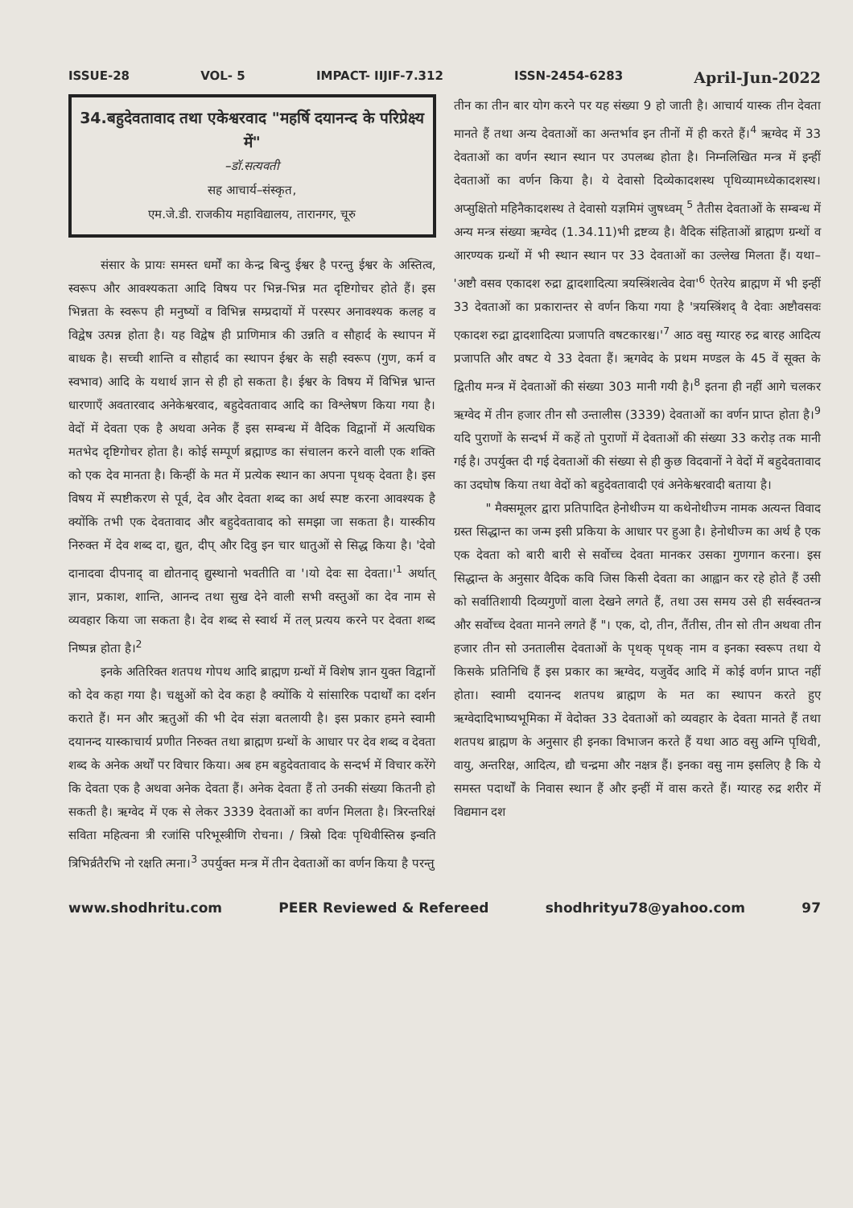ISSUE-28 VOL- 5 IMPACT- IIJIF-7.312 ISSN-2454-6283 April-Jun-2022
34.बहुदेवतावाद तथा एकेश्वरवाद "महर्षि दयानन्द के परिप्रेक्ष्य में"
–डॉ.सत्यवती
सह आचार्य–संस्कृत,
एम.जे.डी. राजकीय महाविद्यालय, तारानगर, चूरु
संसार के प्रायः समस्त धर्मों का केन्द्र बिन्दु ईश्वर है परन्तु ईश्वर के अस्तित्व, स्वरूप और आवश्यकता आदि विषय पर भिन्न-भिन्न मत दृष्टिगोचर होते हैं। इस भिन्नता के स्वरूप ही मनुष्यों व विभिन्न सम्प्रदायों में परस्पर अनावश्यक कलह व विद्वेष उत्पन्न होता है। यह विद्वेष ही प्राणिमात्र की उन्नति व सौहार्द के स्थापन में बाधक है। सच्ची शान्ति व सौहार्द का स्थापन ईश्वर के सही स्वरूप (गुण, कर्म व स्वभाव) आदि के यथार्थ ज्ञान से ही हो सकता है। ईश्वर के विषय में विभिन्न भ्रान्त धारणाएँ अवतारवाद अनेकेश्वरवाद, बहुदेवतावाद आदि का विश्लेषण किया गया है। वेदों में देवता एक है अथवा अनेक हैं इस सम्बन्ध में वैदिक विद्वानों में अत्यधिक मतभेद दृष्टिगोचर होता है। कोई सम्पूर्ण ब्रह्माण्ड का संचालन करने वाली एक शक्ति को एक देव मानता है। किन्हीं के मत में प्रत्येक स्थान का अपना पृथक् देवता है। इस विषय में स्पष्टीकरण से पूर्व, देव और देवता शब्द का अर्थ स्पष्ट करना आवश्यक है क्योंकि तभी एक देवतावाद और बहुदेवतावाद को समझा जा सकता है। यास्कीय निरुक्त में देव शब्द दा, द्युत, दीप् और दिवु इन चार धातुओं से सिद्ध किया है। 'देवो दानादवा दीपनाद् वा द्योतनाद् द्युस्थानो भवतीति वा '।यो देवः सा देवता।'<sup>1</sup> अर्थात् ज्ञान, प्रकाश, शान्ति, आनन्द तथा सुख देने वाली सभी वस्तुओं का देव नाम से व्यवहार किया जा सकता है। देव शब्द से स्वार्थ में तल् प्रत्यय करने पर देवता शब्द निष्पन्न होता है।<sup>2</sup>
इनके अतिरिक्त शतपथ गोपथ आदि ब्राह्मण ग्रन्थों में विशेष ज्ञान युक्त विद्वानों को देव कहा गया है। चक्षुओं को देव कहा है क्योंकि ये सांसारिक पदार्थों का दर्शन कराते हैं। मन और ऋतुओं की भी देव संज्ञा बतलायी है। इस प्रकार हमने स्वामी दयानन्द यास्काचार्य प्रणीत निरुक्त तथा ब्राह्मण ग्रन्थों के आधार पर देव शब्द व देवता शब्द के अनेक अर्थों पर विचार किया। अब हम बहुदेवतावाद के सन्दर्भ में विचार करेंगे कि देवता एक है अथवा अनेक देवता हैं। अनेक देवता हैं तो उनकी संख्या कितनी हो सकती है। ऋग्वेद में एक से लेकर 3339 देवताओं का वर्णन मिलता है। त्रिरन्तरिक्षं सविता महित्वना त्री रजांसि परिभूस्त्रीणि रोचना। / त्रिस्रो दिवः पृथिवीस्तिस्र इन्वति त्रिभिर्व्रतैरभि नो रक्षति त्मना।<sup>3</sup> उपर्युक्त मन्त्र में तीन देवताओं का वर्णन किया है परन्तु
तीन का तीन बार योग करने पर यह संख्या 9 हो जाती है। आचार्य यास्क तीन देवता मानते हैं तथा अन्य देवताओं का अन्तर्भाव इन तीनों में ही करते हैं।<sup>4</sup> ऋग्वेद में 33 देवताओं का वर्णन स्थान स्थान पर उपलब्ध होता है। निम्नलिखित मन्त्र में इन्हीं देवताओं का वर्णन किया है। ये देवासो दिव्येकादशस्थ पृथिव्यामध्येकादशस्थ। अप्सुक्षितो महिनैकादशस्थ ते देवासो यज्ञमिमं जुषध्वम् <sup>5</sup> तैतीस देवताओं के सम्बन्ध में अन्य मन्त्र संख्या ऋग्वेद (1.34.11)भी द्रष्टव्य है। वैदिक संहिताओं ब्राह्मण ग्रन्थों व आरण्यक ग्रन्थों में भी स्थान स्थान पर 33 देवताओं का उल्लेख मिलता हैं। यथा– 'अष्टौ वसव एकादश रुद्रा द्वादशादित्या त्रयस्त्रिंशत्वेव देवा'<sup>6</sup> ऐतरेय ब्राह्मण में भी इन्हीं 33 देवताओं का प्रकारान्तर से वर्णन किया गया है 'त्रयस्त्रिंशद् वै देवाः अष्टौवसवः एकादश रुद्रा द्वादशादित्या प्रजापति वषटकारश्च।'<sup>7</sup> आठ वसु ग्यारह रुद्र बारह आदित्य प्रजापति और वषट ये 33 देवता हैं। ऋगवेद के प्रथम मण्डल के 45 वें सूक्त के द्वितीय मन्त्र में देवताओं की संख्या 303 मानी गयी है।<sup>8</sup> इतना ही नहीं आगे चलकर ऋग्वेद में तीन हजार तीन सौ उन्तालीस (3339) देवताओं का वर्णन प्राप्त होता है।<sup>9</sup> यदि पुराणों के सन्दर्भ में कहें तो पुराणों में देवताओं की संख्या 33 करोड़ तक मानी गई है। उपर्युक्त दी गई देवताओं की संख्या से ही कुछ विदवानों ने वेदों में बहुदेवतावाद का उदघोष किया तथा वेदों को बहुदेवतावादी एवं अनेकेश्वरवादी बताया है।
" मैक्समूलर द्वारा प्रतिपादित हेनोथीज्म या कथेनोथीज्म नामक अत्यन्त विवाद ग्रस्त सिद्धान्त का जन्म इसी प्रकिया के आधार पर हुआ है। हेनोथीज्म का अर्थ है एक एक देवता को बारी बारी से सर्वोच्च देवता मानकर उसका गुणगान करना। इस सिद्धान्त के अनुसार वैदिक कवि जिस किसी देवता का आह्वान कर रहे होते हैं उसी को सर्वातिशायी दिव्यगुणों वाला देखने लगते हैं, तथा उस समय उसे ही सर्वस्वतन्त्र और सर्वोच्च देवता मानने लगते हैं "। एक, दो, तीन, तैंतीस, तीन सो तीन अथवा तीन हजार तीन सो उनतालीस देवताओं के पृथक् पृथक् नाम व इनका स्वरूप तथा ये किसके प्रतिनिधि हैं इस प्रकार का ऋग्वेद, यजुर्वेद आदि में कोई वर्णन प्राप्त नहीं होता। स्वामी दयानन्द शतपथ ब्राह्मण के मत का स्थापन करते हुए ऋग्वेदादिभाष्यभूमिका में वेदोक्त 33 देवताओं को व्यवहार के देवता मानते हैं तथा शतपथ ब्राह्मण के अनुसार ही इनका विभाजन करते हैं यथा आठ वसु अग्नि पृथिवी, वायु, अन्तरिक्ष, आदित्य, द्यौ चन्द्रमा और नक्षत्र हैं। इनका वसु नाम इसलिए है कि ये समस्त पदार्थों के निवास स्थान हैं और इन्हीं में वास करते हैं। ग्यारह रुद्र शरीर में विद्यमान दश
www.shodhritu.com PEER Reviewed & Refereed shodhrityu78@yahoo.com 97